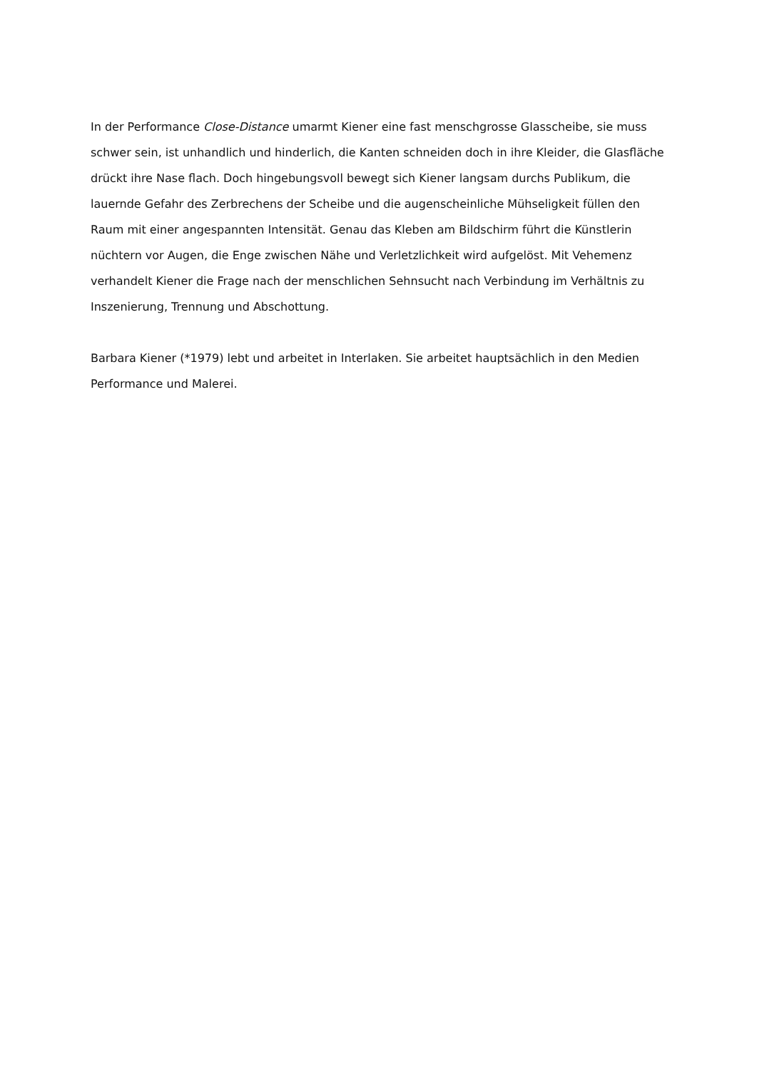In der Performance Close-Distance umarmt Kiener eine fast menschgrosse Glasscheibe, sie muss schwer sein, ist unhandlich und hinderlich, die Kanten schneiden doch in ihre Kleider, die Glasfläche drückt ihre Nase flach. Doch hingebungsvoll bewegt sich Kiener langsam durchs Publikum, die lauernde Gefahr des Zerbrechens der Scheibe und die augenscheinliche Mühseligkeit füllen den Raum mit einer angespannten Intensität. Genau das Kleben am Bildschirm führt die Künstlerin nüchtern vor Augen, die Enge zwischen Nähe und Verletzlichkeit wird aufgelöst. Mit Vehemenz verhandelt Kiener die Frage nach der menschlichen Sehnsucht nach Verbindung im Verhältnis zu Inszenierung, Trennung und Abschottung.
Barbara Kiener (*1979) lebt und arbeitet in Interlaken. Sie arbeitet hauptsächlich in den Medien Performance und Malerei.